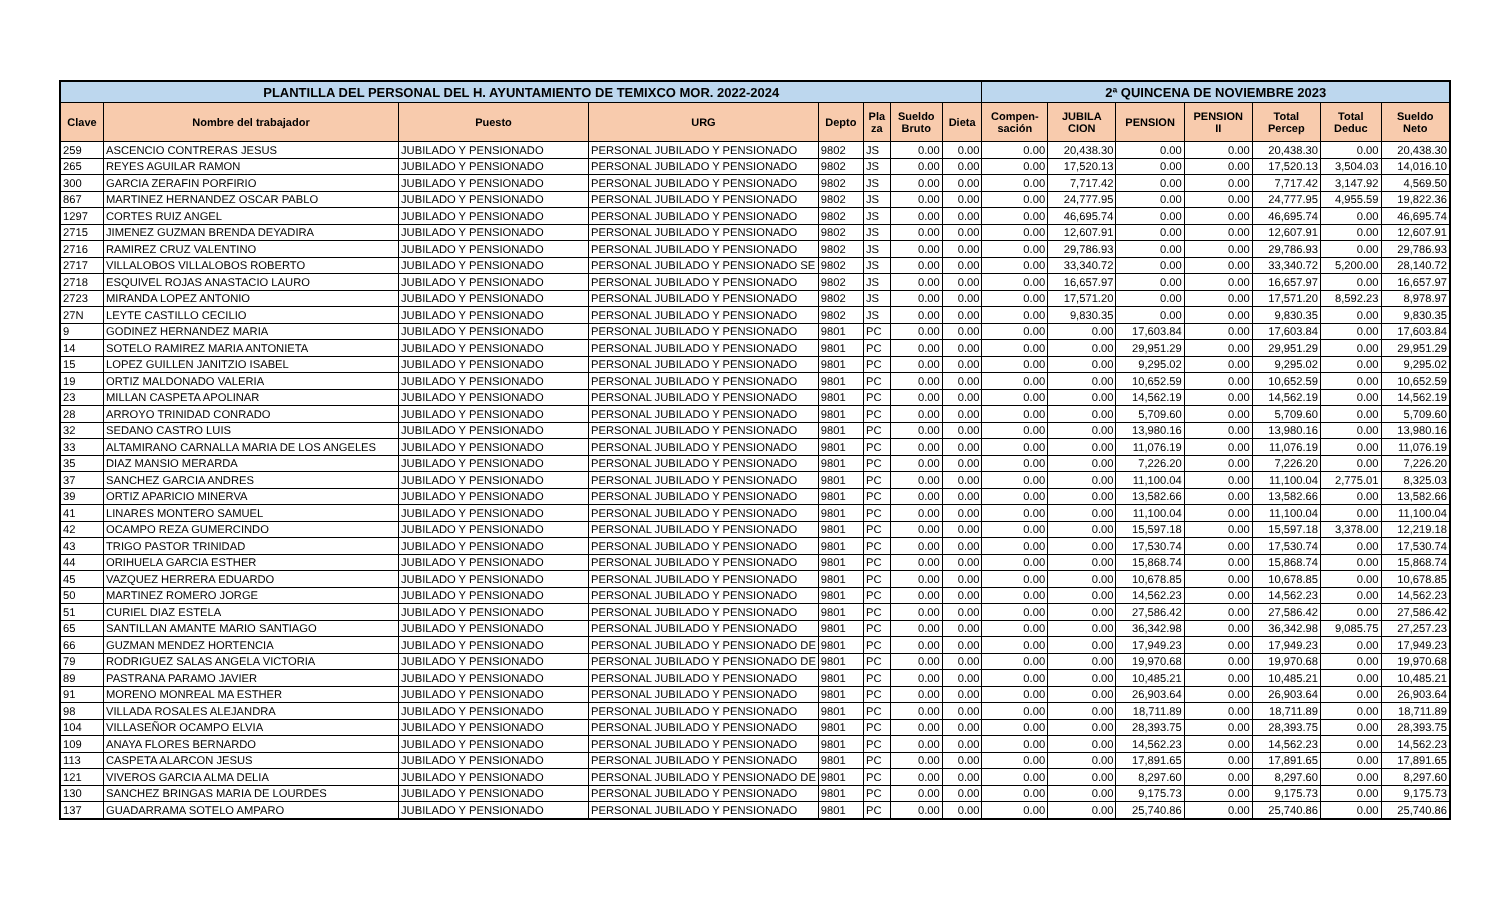| PLANTILLA DEL PERSONAL DEL H. AYUNTAMIENTO DE TEMIXCO MOR. 2022-2024 | | | | | | | | 2ª QUINCENA DE NOVIEMBRE 2023 | | | | | | |
| --- | --- | --- | --- | --- | --- | --- | --- | --- | --- | --- | --- | --- | --- | --- |
| Clave | Nombre del trabajador | Puesto | URG | Depto | Pla za | Sueldo Bruto | Dieta | Compen- sación | JUBILA CION | PENSION | PENSION II | Total Percep | Total Deduc | Sueldo Neto |
| 259 | ASCENCIO CONTRERAS JESUS | JUBILADO Y PENSIONADO | PERSONAL JUBILADO Y PENSIONADO | 9802 | JS | 0.00 | 0.00 | 0.00 | 20,438.30 | 0.00 | 0.00 | 20,438.30 | 0.00 | 20,438.30 |
| 265 | REYES AGUILAR RAMON | JUBILADO Y PENSIONADO | PERSONAL JUBILADO Y PENSIONADO | 9802 | JS | 0.00 | 0.00 | 0.00 | 17,520.13 | 0.00 | 0.00 | 17,520.13 | 3,504.03 | 14,016.10 |
| 300 | GARCIA ZERAFIN PORFIRIO | JUBILADO Y PENSIONADO | PERSONAL JUBILADO Y PENSIONADO | 9802 | JS | 0.00 | 0.00 | 0.00 | 7,717.42 | 0.00 | 0.00 | 7,717.42 | 3,147.92 | 4,569.50 |
| 867 | MARTINEZ HERNANDEZ OSCAR PABLO | JUBILADO Y PENSIONADO | PERSONAL JUBILADO Y PENSIONADO | 9802 | JS | 0.00 | 0.00 | 0.00 | 24,777.95 | 0.00 | 0.00 | 24,777.95 | 4,955.59 | 19,822.36 |
| 1297 | CORTES RUIZ ANGEL | JUBILADO Y PENSIONADO | PERSONAL JUBILADO Y PENSIONADO | 9802 | JS | 0.00 | 0.00 | 0.00 | 46,695.74 | 0.00 | 0.00 | 46,695.74 | 0.00 | 46,695.74 |
| 2715 | JIMENEZ GUZMAN BRENDA DEYADIRA | JUBILADO Y PENSIONADO | PERSONAL JUBILADO Y PENSIONADO | 9802 | JS | 0.00 | 0.00 | 0.00 | 12,607.91 | 0.00 | 0.00 | 12,607.91 | 0.00 | 12,607.91 |
| 2716 | RAMIREZ CRUZ VALENTINO | JUBILADO Y PENSIONADO | PERSONAL JUBILADO Y PENSIONADO | 9802 | JS | 0.00 | 0.00 | 0.00 | 29,786.93 | 0.00 | 0.00 | 29,786.93 | 0.00 | 29,786.93 |
| 2717 | VILLALOBOS VILLALOBOS ROBERTO | JUBILADO Y PENSIONADO | PERSONAL JUBILADO Y PENSIONADO SE | 9802 | JS | 0.00 | 0.00 | 0.00 | 33,340.72 | 0.00 | 0.00 | 33,340.72 | 5,200.00 | 28,140.72 |
| 2718 | ESQUIVEL ROJAS ANASTACIO LAURO | JUBILADO Y PENSIONADO | PERSONAL JUBILADO Y PENSIONADO | 9802 | JS | 0.00 | 0.00 | 0.00 | 16,657.97 | 0.00 | 0.00 | 16,657.97 | 0.00 | 16,657.97 |
| 2723 | MIRANDA LOPEZ ANTONIO | JUBILADO Y PENSIONADO | PERSONAL JUBILADO Y PENSIONADO | 9802 | JS | 0.00 | 0.00 | 0.00 | 17,571.20 | 0.00 | 0.00 | 17,571.20 | 8,592.23 | 8,978.97 |
| 27N | LEYTE CASTILLO CECILIO | JUBILADO Y PENSIONADO | PERSONAL JUBILADO Y PENSIONADO | 9802 | JS | 0.00 | 0.00 | 0.00 | 9,830.35 | 0.00 | 0.00 | 9,830.35 | 0.00 | 9,830.35 |
| 9 | GODINEZ HERNANDEZ MARIA | JUBILADO Y PENSIONADO | PERSONAL JUBILADO Y PENSIONADO | 9801 | PC | 0.00 | 0.00 | 0.00 | 0.00 | 17,603.84 | 0.00 | 17,603.84 | 0.00 | 17,603.84 |
| 14 | SOTELO RAMIREZ MARIA ANTONIETA | JUBILADO Y PENSIONADO | PERSONAL JUBILADO Y PENSIONADO | 9801 | PC | 0.00 | 0.00 | 0.00 | 0.00 | 29,951.29 | 0.00 | 29,951.29 | 0.00 | 29,951.29 |
| 15 | LOPEZ GUILLEN JANITZIO ISABEL | JUBILADO Y PENSIONADO | PERSONAL JUBILADO Y PENSIONADO | 9801 | PC | 0.00 | 0.00 | 0.00 | 0.00 | 9,295.02 | 0.00 | 9,295.02 | 0.00 | 9,295.02 |
| 19 | ORTIZ MALDONADO VALERIA | JUBILADO Y PENSIONADO | PERSONAL JUBILADO Y PENSIONADO | 9801 | PC | 0.00 | 0.00 | 0.00 | 0.00 | 10,652.59 | 0.00 | 10,652.59 | 0.00 | 10,652.59 |
| 23 | MILLAN CASPETA APOLINAR | JUBILADO Y PENSIONADO | PERSONAL JUBILADO Y PENSIONADO | 9801 | PC | 0.00 | 0.00 | 0.00 | 0.00 | 14,562.19 | 0.00 | 14,562.19 | 0.00 | 14,562.19 |
| 28 | ARROYO TRINIDAD CONRADO | JUBILADO Y PENSIONADO | PERSONAL JUBILADO Y PENSIONADO | 9801 | PC | 0.00 | 0.00 | 0.00 | 0.00 | 5,709.60 | 0.00 | 5,709.60 | 0.00 | 5,709.60 |
| 32 | SEDANO CASTRO LUIS | JUBILADO Y PENSIONADO | PERSONAL JUBILADO Y PENSIONADO | 9801 | PC | 0.00 | 0.00 | 0.00 | 0.00 | 13,980.16 | 0.00 | 13,980.16 | 0.00 | 13,980.16 |
| 33 | ALTAMIRANO CARNALLA MARIA DE LOS ANGELES | JUBILADO Y PENSIONADO | PERSONAL JUBILADO Y PENSIONADO | 9801 | PC | 0.00 | 0.00 | 0.00 | 0.00 | 11,076.19 | 0.00 | 11,076.19 | 0.00 | 11,076.19 |
| 35 | DIAZ MANSIO MERARDA | JUBILADO Y PENSIONADO | PERSONAL JUBILADO Y PENSIONADO | 9801 | PC | 0.00 | 0.00 | 0.00 | 0.00 | 7,226.20 | 0.00 | 7,226.20 | 0.00 | 7,226.20 |
| 37 | SANCHEZ GARCIA ANDRES | JUBILADO Y PENSIONADO | PERSONAL JUBILADO Y PENSIONADO | 9801 | PC | 0.00 | 0.00 | 0.00 | 0.00 | 11,100.04 | 0.00 | 11,100.04 | 2,775.01 | 8,325.03 |
| 39 | ORTIZ APARICIO MINERVA | JUBILADO Y PENSIONADO | PERSONAL JUBILADO Y PENSIONADO | 9801 | PC | 0.00 | 0.00 | 0.00 | 0.00 | 13,582.66 | 0.00 | 13,582.66 | 0.00 | 13,582.66 |
| 41 | LINARES MONTERO SAMUEL | JUBILADO Y PENSIONADO | PERSONAL JUBILADO Y PENSIONADO | 9801 | PC | 0.00 | 0.00 | 0.00 | 0.00 | 11,100.04 | 0.00 | 11,100.04 | 0.00 | 11,100.04 |
| 42 | OCAMPO REZA GUMERCINDO | JUBILADO Y PENSIONADO | PERSONAL JUBILADO Y PENSIONADO | 9801 | PC | 0.00 | 0.00 | 0.00 | 0.00 | 15,597.18 | 0.00 | 15,597.18 | 3,378.00 | 12,219.18 |
| 43 | TRIGO PASTOR TRINIDAD | JUBILADO Y PENSIONADO | PERSONAL JUBILADO Y PENSIONADO | 9801 | PC | 0.00 | 0.00 | 0.00 | 0.00 | 17,530.74 | 0.00 | 17,530.74 | 0.00 | 17,530.74 |
| 44 | ORIHUELA GARCIA ESTHER | JUBILADO Y PENSIONADO | PERSONAL JUBILADO Y PENSIONADO | 9801 | PC | 0.00 | 0.00 | 0.00 | 0.00 | 15,868.74 | 0.00 | 15,868.74 | 0.00 | 15,868.74 |
| 45 | VAZQUEZ HERRERA EDUARDO | JUBILADO Y PENSIONADO | PERSONAL JUBILADO Y PENSIONADO | 9801 | PC | 0.00 | 0.00 | 0.00 | 0.00 | 10,678.85 | 0.00 | 10,678.85 | 0.00 | 10,678.85 |
| 50 | MARTINEZ ROMERO JORGE | JUBILADO Y PENSIONADO | PERSONAL JUBILADO Y PENSIONADO | 9801 | PC | 0.00 | 0.00 | 0.00 | 0.00 | 14,562.23 | 0.00 | 14,562.23 | 0.00 | 14,562.23 |
| 51 | CURIEL DIAZ ESTELA | JUBILADO Y PENSIONADO | PERSONAL JUBILADO Y PENSIONADO | 9801 | PC | 0.00 | 0.00 | 0.00 | 0.00 | 27,586.42 | 0.00 | 27,586.42 | 0.00 | 27,586.42 |
| 65 | SANTILLAN AMANTE MARIO SANTIAGO | JUBILADO Y PENSIONADO | PERSONAL JUBILADO Y PENSIONADO | 9801 | PC | 0.00 | 0.00 | 0.00 | 0.00 | 36,342.98 | 0.00 | 36,342.98 | 9,085.75 | 27,257.23 |
| 66 | GUZMAN MENDEZ HORTENCIA | JUBILADO Y PENSIONADO | PERSONAL JUBILADO Y PENSIONADO DE | 9801 | PC | 0.00 | 0.00 | 0.00 | 0.00 | 17,949.23 | 0.00 | 17,949.23 | 0.00 | 17,949.23 |
| 79 | RODRIGUEZ SALAS ANGELA VICTORIA | JUBILADO Y PENSIONADO | PERSONAL JUBILADO Y PENSIONADO DE | 9801 | PC | 0.00 | 0.00 | 0.00 | 0.00 | 19,970.68 | 0.00 | 19,970.68 | 0.00 | 19,970.68 |
| 89 | PASTRANA PARAMO JAVIER | JUBILADO Y PENSIONADO | PERSONAL JUBILADO Y PENSIONADO | 9801 | PC | 0.00 | 0.00 | 0.00 | 0.00 | 10,485.21 | 0.00 | 10,485.21 | 0.00 | 10,485.21 |
| 91 | MORENO MONREAL MA ESTHER | JUBILADO Y PENSIONADO | PERSONAL JUBILADO Y PENSIONADO | 9801 | PC | 0.00 | 0.00 | 0.00 | 0.00 | 26,903.64 | 0.00 | 26,903.64 | 0.00 | 26,903.64 |
| 98 | VILLADA ROSALES ALEJANDRA | JUBILADO Y PENSIONADO | PERSONAL JUBILADO Y PENSIONADO | 9801 | PC | 0.00 | 0.00 | 0.00 | 0.00 | 18,711.89 | 0.00 | 18,711.89 | 0.00 | 18,711.89 |
| 104 | VILLASEÑOR OCAMPO ELVIA | JUBILADO Y PENSIONADO | PERSONAL JUBILADO Y PENSIONADO | 9801 | PC | 0.00 | 0.00 | 0.00 | 0.00 | 28,393.75 | 0.00 | 28,393.75 | 0.00 | 28,393.75 |
| 109 | ANAYA FLORES BERNARDO | JUBILADO Y PENSIONADO | PERSONAL JUBILADO Y PENSIONADO | 9801 | PC | 0.00 | 0.00 | 0.00 | 0.00 | 14,562.23 | 0.00 | 14,562.23 | 0.00 | 14,562.23 |
| 113 | CASPETA ALARCON JESUS | JUBILADO Y PENSIONADO | PERSONAL JUBILADO Y PENSIONADO | 9801 | PC | 0.00 | 0.00 | 0.00 | 0.00 | 17,891.65 | 0.00 | 17,891.65 | 0.00 | 17,891.65 |
| 121 | VIVEROS GARCIA ALMA DELIA | JUBILADO Y PENSIONADO | PERSONAL JUBILADO Y PENSIONADO DE | 9801 | PC | 0.00 | 0.00 | 0.00 | 0.00 | 8,297.60 | 0.00 | 8,297.60 | 0.00 | 8,297.60 |
| 130 | SANCHEZ BRINGAS MARIA DE LOURDES | JUBILADO Y PENSIONADO | PERSONAL JUBILADO Y PENSIONADO | 9801 | PC | 0.00 | 0.00 | 0.00 | 0.00 | 9,175.73 | 0.00 | 9,175.73 | 0.00 | 9,175.73 |
| 137 | GUADARRAMA SOTELO AMPARO | JUBILADO Y PENSIONADO | PERSONAL JUBILADO Y PENSIONADO | 9801 | PC | 0.00 | 0.00 | 0.00 | 0.00 | 25,740.86 | 0.00 | 25,740.86 | 0.00 | 25,740.86 |